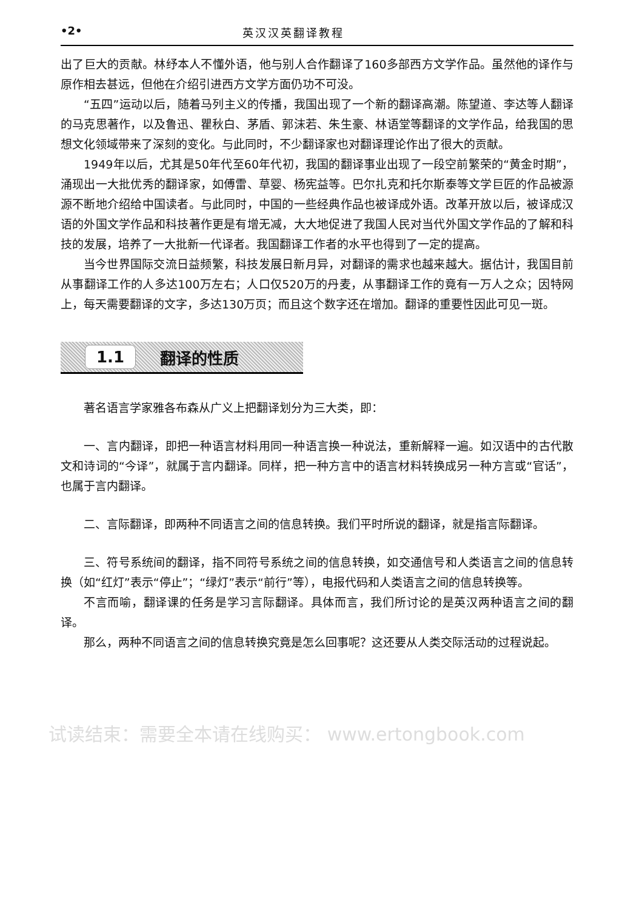•2• 英汉汉英翻译教程
出了巨大的贡献。林纾本人不懂外语，他与别人合作翻译了160多部西方文学作品。虽然他的译作与原作相去甚远，但他在介绍引进西方文学方面仍功不可没。
“五四”运动以后，随着马列主义的传播，我国出现了一个新的翻译高潮。陈望道、李达等人翻译的马克思著作，以及鲁迅、瞿秋白、茅盾、郭沫若、朱生豪、林语堂等翻译的文学作品，给我国的思想文化领域带来了深刻的变化。与此同时，不少翻译家也对翻译理论作出了很大的贡献。
1949年以后，尤其是50年代至60年代初，我国的翻译事业出现了一段空前繁荣的“黄金时期”，涌现出一大批优秀的翻译家，如傅雷、草婴、杨宪益等。巴尔扎克和托尔斯泰等文学巨匠的作品被源源不断地介绍给中国读者。与此同时，中国的一些经典作品也被译成外语。改革开放以后，被译成汉语的外国文学作品和科技著作更是有增无减，大大地促进了我国人民对当代外国文学作品的了解和科技的发展，培养了一大批新一代译者。我国翻译工作者的水平也得到了一定的提高。
当今世界国际交流日益频繁，科技发展日新月异，对翻译的需求也越来越大。据估计，我国目前从事翻译工作的人多达100万左右；人口仅520万的丹麦，从事翻译工作的竟有一万人之众；因特网上，每天需要翻译的文字，多达130万页；而且这个数字还在增加。翻译的重要性因此可见一斑。
1.1 翻译的性质
著名语言学家雅各布森从广义上把翻译划分为三大类，即：
一、言内翻译，即把一种语言材料用同一种语言换一种说法，重新解释一遍。如汉语中的古代散文和诗词的“今译”，就属于言内翻译。同样，把一种方言中的语言材料转换成另一种方言或“官话”，也属于言内翻译。
二、言际翻译，即两种不同语言之间的信息转换。我们平时所说的翻译，就是指言际翻译。
三、符号系统间的翻译，指不同符号系统之间的信息转换，如交通信号和人类语言之间的信息转换（如“红灯”表示“停止”；“绿灯”表示“前行”等），电报代码和人类语言之间的信息转换等。
不言而喻，翻译课的任务是学习言际翻译。具体而言，我们所讨论的是英汉两种语言之间的翻译。
那么，两种不同语言之间的信息转换究竟是怎么回事呢？这还要从人类交际活动的过程说起。
试读结束：需要全本请在线购买： www.ertongbook.com